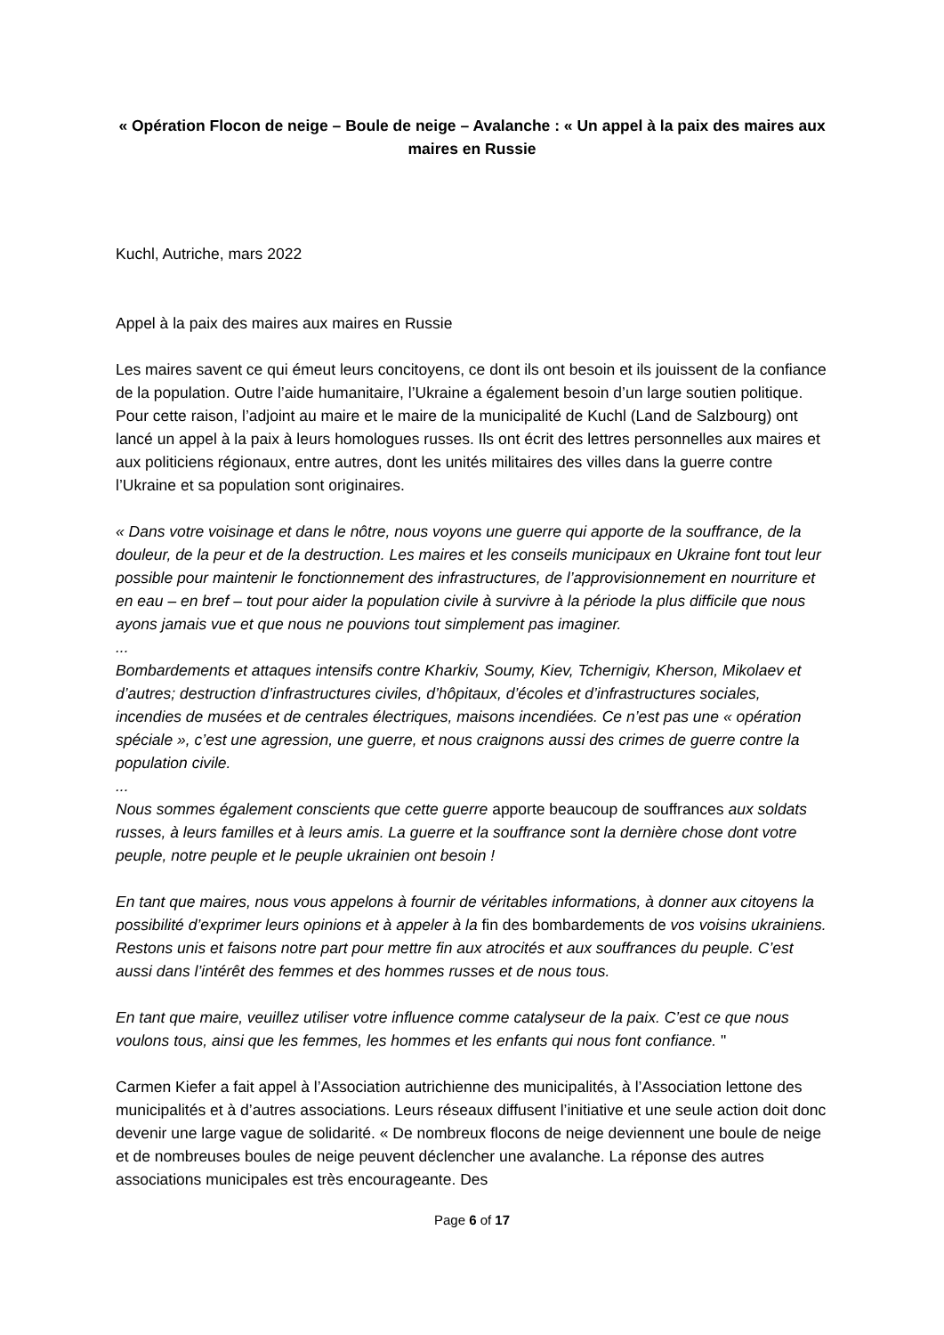« Opération Flocon de neige – Boule de neige – Avalanche : « Un appel à la paix des maires aux maires en Russie
Kuchl, Autriche, mars 2022
Appel à la paix des maires aux maires en Russie
Les maires savent ce qui émeut leurs concitoyens, ce dont ils ont besoin et ils jouissent de la confiance de la population. Outre l’aide humanitaire, l’Ukraine a également besoin d’un large soutien politique. Pour cette raison, l’adjoint au maire et le maire de la municipalité de Kuchl (Land de Salzbourg) ont lancé un appel à la paix à leurs homologues russes. Ils ont écrit des lettres personnelles aux maires et aux politiciens régionaux, entre autres, dont les unités militaires des villes dans la guerre contre l’Ukraine et sa population sont originaires.
« Dans votre voisinage et dans le nôtre, nous voyons une guerre qui apporte de la souffrance, de la douleur, de la peur et de la destruction. Les maires et les conseils municipaux en Ukraine font tout leur possible pour maintenir le fonctionnement des infrastructures, de l’approvisionnement en nourriture et en eau – en bref – tout pour aider la population civile à survivre à la période la plus difficile que nous ayons jamais vue et que nous ne pouvions tout simplement pas imaginer.
...
Bombardements et attaques intensifs contre Kharkiv, Soumy, Kiev, Tchernigiv, Kherson, Mikolaev et d’autres; destruction d’infrastructures civiles, d’hôpitaux, d’écoles et d’infrastructures sociales, incendies de musées et de centrales électriques, maisons incendiées. Ce n’est pas une « opération spéciale », c’est une agression, une guerre, et nous craignons aussi des crimes de guerre contre la population civile.
...
Nous sommes également conscients que cette guerre apporte beaucoup de souffrances aux soldats russes, à leurs familles et à leurs amis. La guerre et la souffrance sont la dernière chose dont votre peuple, notre peuple et le peuple ukrainien ont besoin !
En tant que maires, nous vous appelons à fournir de véritables informations, à donner aux citoyens la possibilité d’exprimer leurs opinions et à appeler à la fin des bombardements de vos voisins ukrainiens. Restons unis et faisons notre part pour mettre fin aux atrocités et aux souffrances du peuple. C’est aussi dans l’intérêt des femmes et des hommes russes et de nous tous.
En tant que maire, veuillez utiliser votre influence comme catalyseur de la paix. C’est ce que nous voulons tous, ainsi que les femmes, les hommes et les enfants qui nous font confiance. "
Carmen Kiefer a fait appel à l’Association autrichienne des municipalités, à l’Association lettone des municipalités et à d’autres associations. Leurs réseaux diffusent l’initiative et une seule action doit donc devenir une large vague de solidarité. « De nombreux flocons de neige deviennent une boule de neige et de nombreuses boules de neige peuvent déclencher une avalanche. La réponse des autres associations municipales est très encourageante. Des
Page 6 of 17